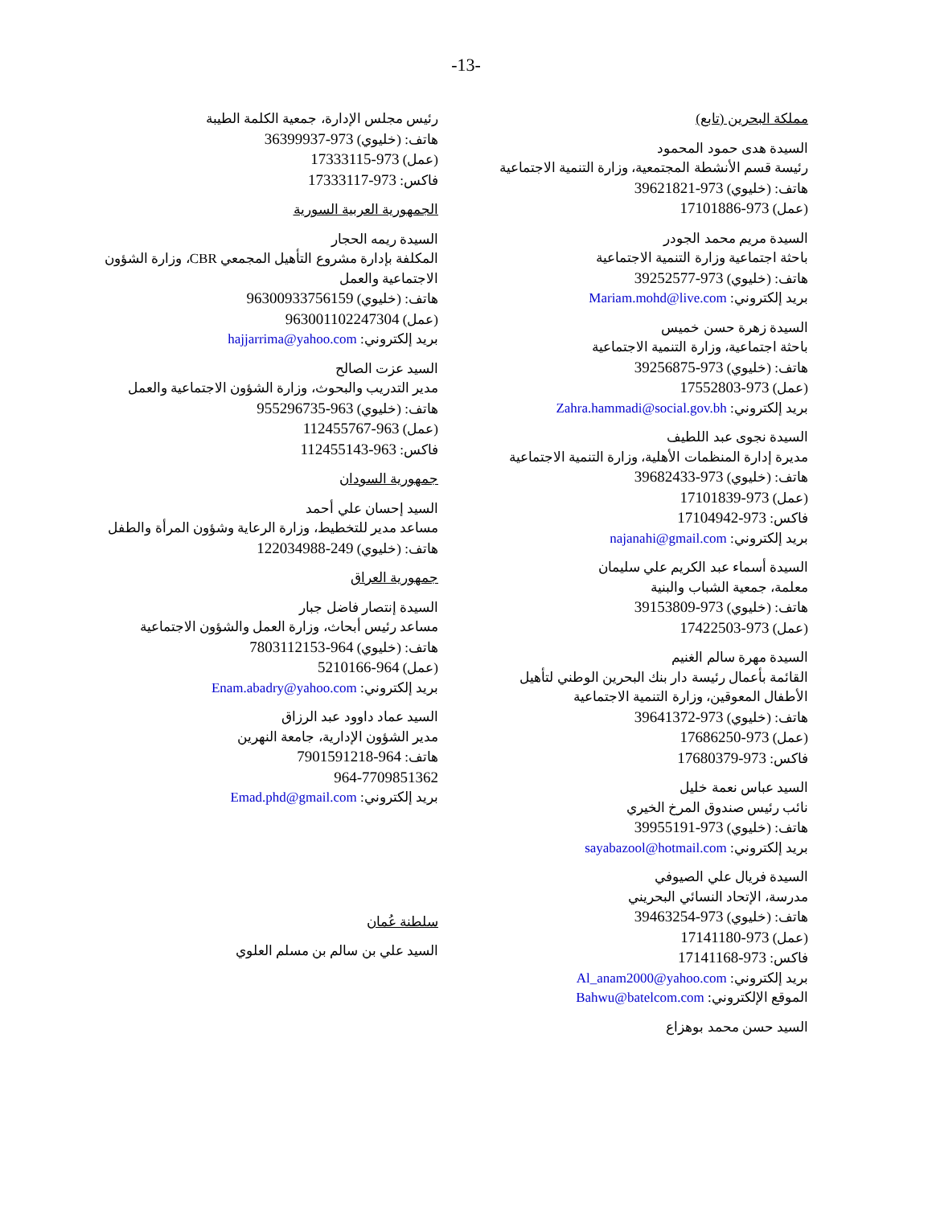-13-
مملكة البحرين (تابع)
السيدة هدى حمود المحمود
رئيسة قسم الأنشطة المجتمعية، وزارة التنمية الاجتماعية
هاتف: (خليوي) 973-39621821
(عمل) 973-17101886
السيدة مريم محمد الجودر
باحثة اجتماعية وزارة التنمية الاجتماعية
هاتف: (خليوي) 973-39252577
بريد إلكتروني: Mariam.mohd@live.com
السيدة زهرة حسن خميس
باحثة اجتماعية، وزارة التنمية الاجتماعية
هاتف: (خليوي) 973-39256875
(عمل) 973-17552803
بريد إلكتروني: Zahra.hammadi@social.gov.bh
السيدة نجوى عبد اللطيف
مديرة إدارة المنظمات الأهلية، وزارة التنمية الاجتماعية
هاتف: (خليوي) 973-39682433
(عمل) 973-17101839
فاكس: 973-17104942
بريد إلكتروني: najanahi@gmail.com
السيدة أسماء عبد الكريم علي سليمان
معلمة، جمعية الشباب والبنية
هاتف: (خليوي) 973-39153809
(عمل) 973-17422503
السيدة مهرة سالم الغنيم
القائمة بأعمال رئيسة دار بنك البحرين الوطني لتأهيل الأطفال المعوقين، وزارة التنمية الاجتماعية
هاتف: (خليوي) 973-39641372
(عمل) 973-17686250
فاكس: 973-17680379
السيد عباس نعمة خليل
نائب رئيس صندوق المرخ الخيري
هاتف: (خليوي) 973-39955191
بريد إلكتروني: sayabazool@hotmail.com
السيدة فريال علي الصيوفي
مدرسة، الإتحاد النسائي البحريني
هاتف: (خليوي) 973-39463254
(عمل) 973-17141180
فاكس: 973-17141168
بريد إلكتروني: Al_anam2000@yahoo.com
الموقع الإلكتروني: Bahwu@batelcom.com
السيد حسن محمد بوهزاع
رئيس مجلس الإدارة، جمعية الكلمة الطيبة
هاتف: (خليوي) 973-36399937
(عمل) 973-17333115
فاكس: 973-17333117
الجمهورية العربية السورية
السيدة ريمه الحجار
المكلفة بإدارة مشروع التأهيل المجمعي CBR، وزارة الشؤون الاجتماعية والعمل
هاتف: (خليوي) 96300933756159
(عمل) 963001102247304
بريد إلكتروني: hajjarrima@yahoo.com
السيد عزت الصالح
مدير التدريب والبحوث، وزارة الشؤون الاجتماعية والعمل
هاتف: (خليوي) 963-955296735
(عمل) 963-112455767
فاكس: 963-112455143
جمهورية السودان
السيد إحسان علي أحمد
مساعد مدير للتخطيط، وزارة الرعاية وشؤون المرأة والطفل
هاتف: (خليوي) 249-122034988
جمهورية العراق
السيدة إنتصار فاضل جبار
مساعد رئيس أبحاث، وزارة العمل والشؤون الاجتماعية
هاتف: (خليوي) 964-7803112153
(عمل) 964-5210166
بريد إلكتروني: Enam.abadry@yahoo.com
السيد عماد داوود عبد الرزاق
مدير الشؤون الإدارية، جامعة النهرين
هاتف: 964-7901591218
964-7709851362
بريد إلكتروني: Emad.phd@gmail.com
سلطنة عُمان
السيد علي بن سالم بن مسلم العلوي